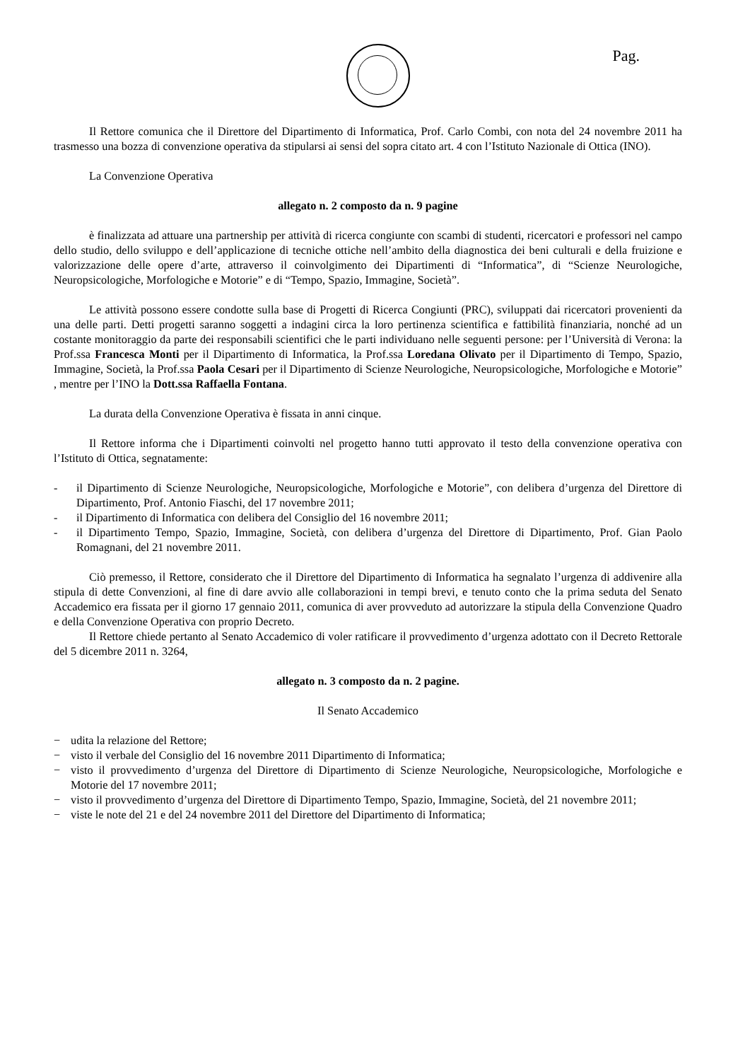Pag.
Il Rettore comunica che il Direttore del Dipartimento di Informatica, Prof. Carlo Combi, con nota del 24 novembre 2011 ha trasmesso una bozza di convenzione operativa da stipularsi ai sensi del sopra citato art. 4 con l’Istituto Nazionale di Ottica (INO).
La Convenzione Operativa
allegato n. 2 composto da n. 9 pagine
è finalizzata ad attuare una partnership per attività di ricerca congiunte con scambi di studenti, ricercatori e professori nel campo dello studio, dello sviluppo e dell’applicazione di tecniche ottiche nell’ambito della diagnostica dei beni culturali e della fruizione e valorizzazione delle opere d’arte, attraverso il coinvolgimento dei Dipartimenti di “Informatica”, di “Scienze Neurologiche, Neuropsicologiche, Morfologiche e Motorie” e di “Tempo, Spazio, Immagine, Società”.
Le attività possono essere condotte sulla base di Progetti di Ricerca Congiunti (PRC), sviluppati dai ricercatori provenienti da una delle parti. Detti progetti saranno soggetti a indagini circa la loro pertinenza scientifica e fattibilità finanziaria, nonché ad un costante monitoraggio da parte dei responsabili scientifici che le parti individuano nelle seguenti persone: per l’Università di Verona: la Prof.ssa Francesca Monti per il Dipartimento di Informatica, la Prof.ssa Loredana Olivato per il Dipartimento di Tempo, Spazio, Immagine, Società, la Prof.ssa Paola Cesari per il Dipartimento di Scienze Neurologiche, Neuropsicologiche, Morfologiche e Motorie” , mentre per l’INO la Dott.ssa Raffaella Fontana.
La durata della Convenzione Operativa è fissata in anni cinque.
Il Rettore informa che i Dipartimenti coinvolti nel progetto hanno tutti approvato il testo della convenzione operativa con l’Istituto di Ottica, segnatamente:
- il Dipartimento di Scienze Neurologiche, Neuropsicologiche, Morfologiche e Motorie”, con delibera d’urgenza del Direttore di Dipartimento, Prof. Antonio Fiaschi, del 17 novembre 2011;
- il Dipartimento di Informatica con delibera del Consiglio del 16 novembre 2011;
- il Dipartimento Tempo, Spazio, Immagine, Società, con delibera d’urgenza del Direttore di Dipartimento, Prof. Gian Paolo Romagnani, del 21 novembre 2011.
Ciò premesso, il Rettore, considerato che il Direttore del Dipartimento di Informatica ha segnalato l’urgenza di addivenire alla stipula di dette Convenzioni, al fine di dare avvio alle collaborazioni in tempi brevi, e tenuto conto che la prima seduta del Senato Accademico era fissata per il giorno 17 gennaio 2011, comunica di aver provveduto ad autorizzare la stipula della Convenzione Quadro e della Convenzione Operativa con proprio Decreto.
Il Rettore chiede pertanto al Senato Accademico di voler ratificare il provvedimento d’urgenza adottato con il Decreto Rettorale del 5 dicembre 2011 n. 3264,
allegato n. 3 composto da n. 2 pagine.
Il Senato Accademico
− udita la relazione del Rettore;
− visto il verbale del Consiglio del 16 novembre 2011 Dipartimento di Informatica;
− visto il provvedimento d’urgenza del Direttore di Dipartimento di Scienze Neurologiche, Neuropsicologiche, Morfologiche e Motorie del 17 novembre 2011;
− visto il provvedimento d’urgenza del Direttore di Dipartimento Tempo, Spazio, Immagine, Società, del 21 novembre 2011;
− viste le note del 21 e del 24 novembre 2011 del Direttore del Dipartimento di Informatica;